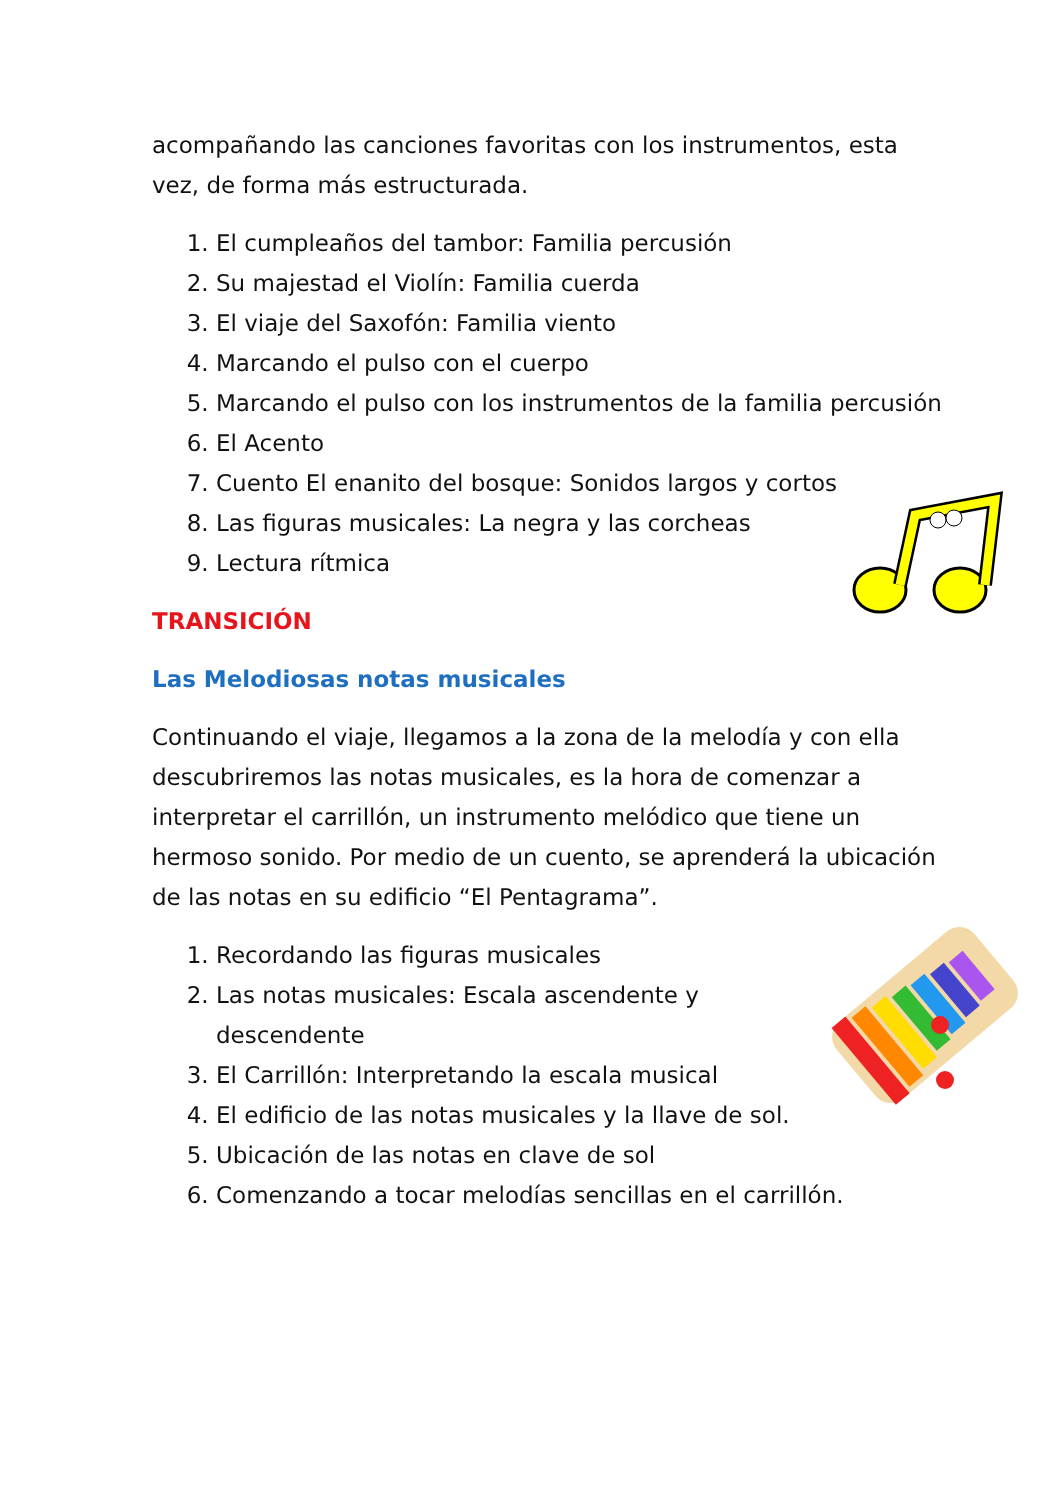acompañando las canciones favoritas con los instrumentos, esta vez, de forma más estructurada.
1. El cumpleaños del tambor: Familia percusión
2. Su majestad el Violín: Familia cuerda
3. El viaje del Saxofón: Familia viento
4. Marcando el pulso con el cuerpo
5. Marcando el pulso con los instrumentos de la familia percusión
6. El Acento
7. Cuento El enanito del bosque: Sonidos largos y cortos
8. Las figuras musicales: La negra y las corcheas
9. Lectura rítmica
TRANSICIÓN
Las Melodiosas notas musicales
Continuando el viaje, llegamos a la zona de la melodía y con ella descubriremos las notas musicales, es la hora de comenzar a interpretar el carrillón, un instrumento melódico que tiene un hermoso sonido. Por medio de un cuento, se aprenderá la ubicación de las notas en su edificio “El Pentagrama”.
1. Recordando las figuras musicales
2. Las notas musicales: Escala ascendente y descendente
3. El Carrillón: Interpretando la escala musical
4. El edificio de las notas musicales y la llave de sol.
5. Ubicación de las notas en clave de sol
6. Comenzando a tocar melodías sencillas en el carrillón.